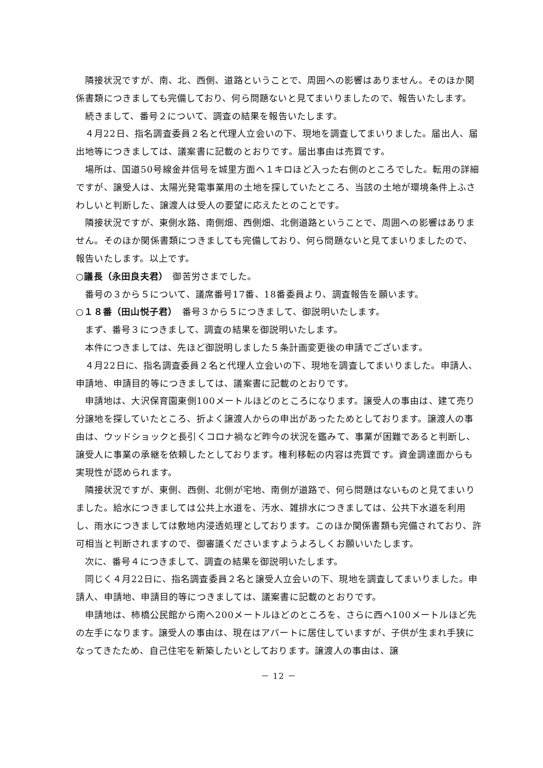隣接状況ですが、南、北、西側、道路ということで、周囲への影響はありません。そのほか関係書類につきましても完備しており、何ら問題ないと見てまいりましたので、報告いたします。
続きまして、番号２について、調査の結果を報告いたします。
４月22日、指名調査委員２名と代理人立会いの下、現地を調査してまいりました。届出人、届出地等につきましては、議案書に記載のとおりです。届出事由は売買です。
場所は、国道50号線金井信号を城里方面へ１キロほど入った右側のところでした。転用の詳細ですが、譲受人は、太陽光発電事業用の土地を探していたところ、当該の土地が環境条件上ふさわしいと判断した、譲渡人は受人の要望に応えたとのことです。
隣接状況ですが、東側水路、南側畑、西側畑、北側道路ということで、周囲への影響はありません。そのほか関係書類につきましても完備しており、何ら問題ないと見てまいりましたので、報告いたします。以上です。
○議長（永田良夫君）　御苦労さまでした。
番号の３から５について、議席番号17番、18番委員より、調査報告を願います。
○１８番（田山悦子君）　番号３から５につきまして、御説明いたします。
まず、番号３につきまして、調査の結果を御説明いたします。
本件につきましては、先ほど御説明しました５条計画変更後の申請でございます。
４月22日に、指名調査委員２名と代理人立会いの下、現地を調査してまいりました。申請人、申請地、申請目的等につきましては、議案書に記載のとおりです。
申請地は、大沢保育園東側100メートルほどのところになります。譲受人の事由は、建て売り分譲地を探していたところ、折よく譲渡人からの申出があったためとしております。譲渡人の事由は、ウッドショックと長引くコロナ禍など昨今の状況を鑑みて、事業が困難であると判断し、譲受人に事業の承継を依頼したとしております。権利移転の内容は売買です。資金調達面からも実現性が認められます。
隣接状況ですが、東側、西側、北側が宅地、南側が道路で、何ら問題はないものと見てまいりました。給水につきましては公共上水道を、汚水、雑排水につきましては、公共下水道を利用し、雨水につきましては敷地内浸透処理としております。このほか関係書類も完備されており、許可相当と判断されますので、御審議くださいますようよろしくお願いいたします。
次に、番号４につきまして、調査の結果を御説明いたします。
同じく４月22日に、指名調査委員２名と譲受人立会いの下、現地を調査してまいりました。申請人、申請地、申請目的等につきましては、議案書に記載のとおりです。
申請地は、柿橋公民館から南へ200メートルほどのところを、さらに西へ100メートルほど先の左手になります。譲受人の事由は、現在はアパートに居住していますが、子供が生まれ手狭になってきたため、自己住宅を新築したいとしております。譲渡人の事由は、譲
－ 12 －